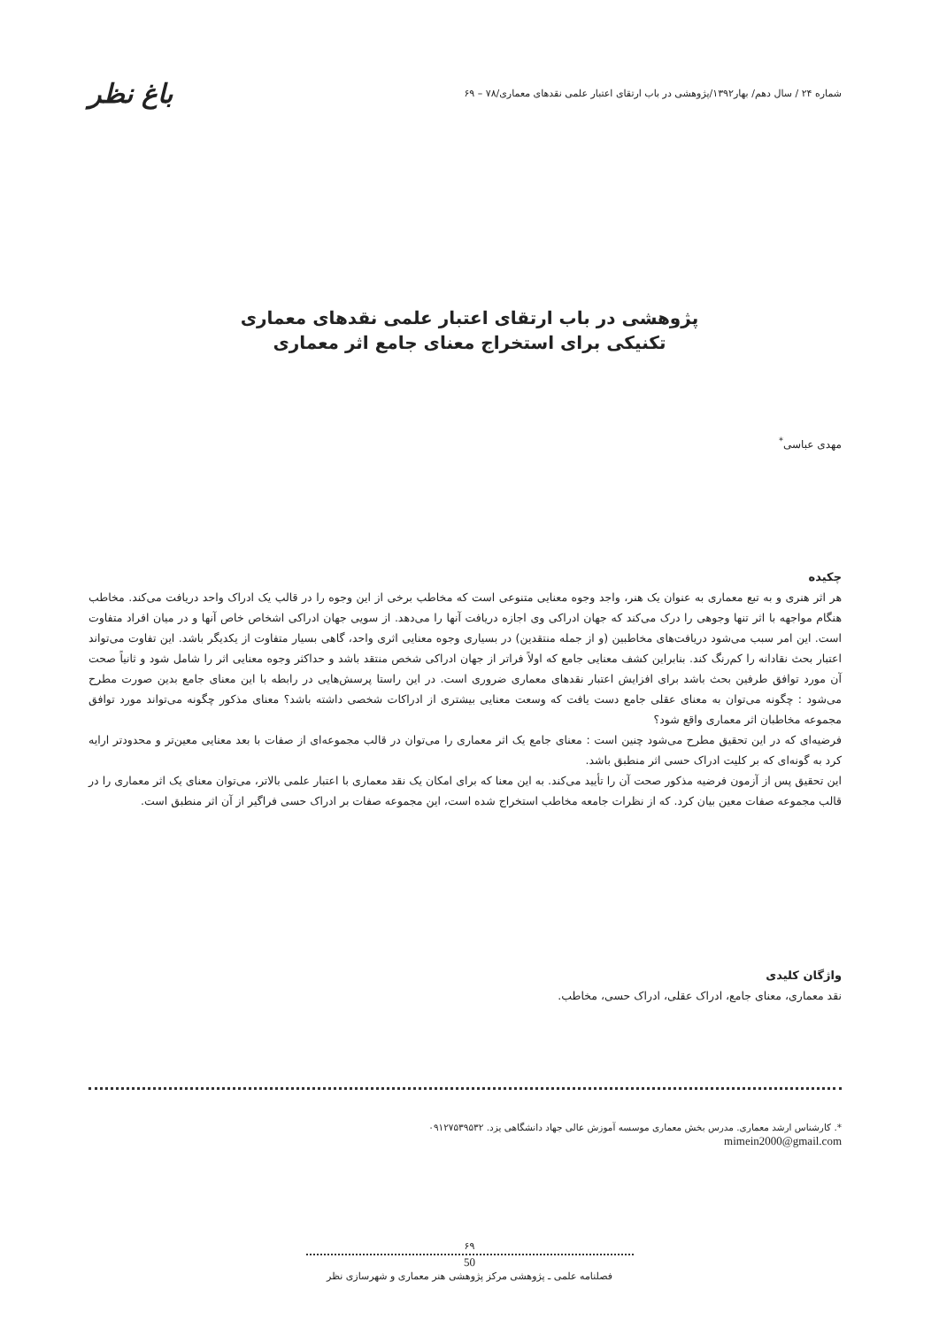شماره ۲۴ / سال دهم/ بهار۱۳۹۲/پژوهشی در باب ارتقای اعتبار علمی نقدهای معماری/۷۸ – ۶۹
باغ نظر
پژوهشی در باب ارتقای اعتبار علمی نقدهای معماری
تکنیکی برای استخراج معنای جامع اثر معماری
مهدی عباسی<sup>*</sup>
چکیده
هر اثر هنری و به تبع معماری به عنوان یک هنر، واجد وجوه معنایی متنوعی است که مخاطب برخی از این وجوه را در قالب یک ادراک واحد دریافت می‌کند. مخاطب هنگام مواجهه با اثر تنها وجوهی را درک می‌کند که جهان ادراکی وی اجازه دریافت آنها را می‌دهد. از سویی جهان ادراکی اشخاص خاص آنها و در میان افراد متفاوت است. این امر سبب می‌شود دریافت‌های مخاطبین (و از جمله منتقدین) در بسیاری وجوه معنایی اثری واحد، گاهی بسیار متفاوت از یکدیگر باشد. این تفاوت می‌تواند اعتبار بحث نقادانه را کم‌رنگ کند. بنابراین کشف معنایی جامع که اولاً فراتر از جهان ادراکی شخص منتقد باشد و حداکثر وجوه معنایی اثر را شامل شود و ثانیاً صحت آن مورد توافق طرفین بحث باشد برای افزایش اعتبار نقدهای معماری ضروری است. در این راستا پرسش‌هایی در رابطه با این معنای جامع بدین صورت مطرح می‌شود : چگونه می‌توان به معنای عقلی جامع دست یافت که وسعت معنایی بیشتری از ادراکات شخصی داشته باشد؟ معنای مذکور چگونه می‌تواند مورد توافق مجموعه مخاطبان اثر معماری واقع شود؟
فرضیه‌ای که در این تحقیق مطرح می‌شود چنین است : معنای جامع یک اثر معماری را می‌توان در قالب مجموعه‌ای از صفات با بعد معنایی معین‌تر و محدودتر ارایه کرد به گونه‌ای که بر کلیت ادراک حسی اثر منطبق باشد.
این تحقیق پس از آزمون فرضیه مذکور صحت آن را تأیید می‌کند. به این معنا که برای امکان یک نقد معماری با اعتبار علمی بالاتر، می‌توان معنای یک اثر معماری را در قالب مجموعه صفات معین بیان کرد. که از نظرات جامعه مخاطب استخراج شده است، این مجموعه صفات بر ادراک حسی فراگیر از آن اثر منطبق است.
واژگان کلیدی
نقد معماری، معنای جامع، ادراک عقلی، ادراک حسی، مخاطب.
*. کارشناس ارشد معماری. مدرس بخش معماری موسسه آموزش عالی جهاد دانشگاهی یزد. ۰۹۱۲۷۵۳۹۵۳۲
mimein2000@gmail.com
۶۹
50
فصلنامه علمی ـ پژوهشی مرکز پژوهشی هنر معماری و شهرسازی نظر